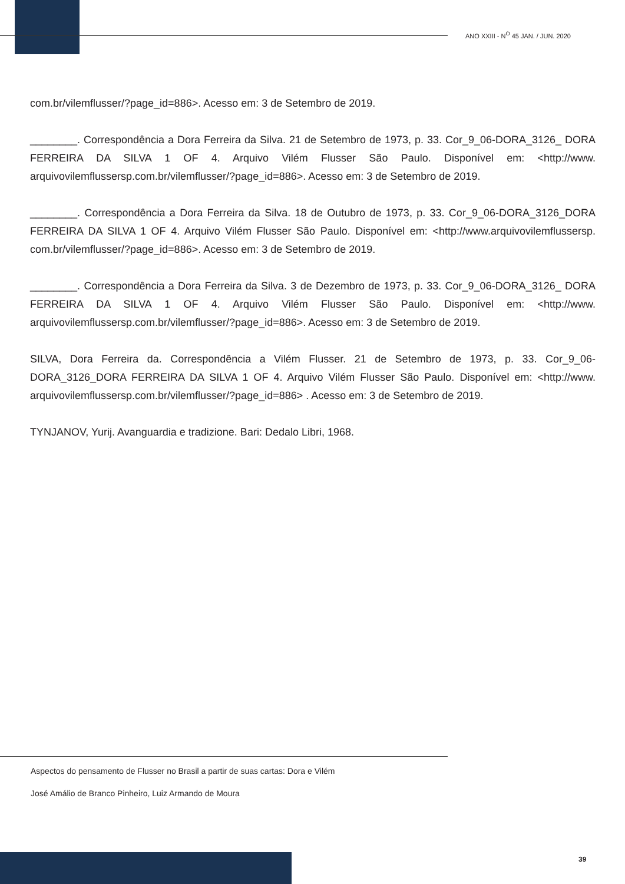ANO XXIII - N<sup>O</sup> 45 JAN. / JUN. 2020
com.br/vilemflusser/?page_id=886>. Acesso em: 3 de Setembro de 2019.
________. Correspondência a Dora Ferreira da Silva. 21 de Setembro de 1973, p. 33. Cor_9_06-DORA_3126_ DORA FERREIRA DA SILVA 1 OF 4. Arquivo Vilém Flusser São Paulo. Disponível em: <http://www. arquivovilemflussersp.com.br/vilemflusser/?page_id=886>. Acesso em: 3 de Setembro de 2019.
________. Correspondência a Dora Ferreira da Silva. 18 de Outubro de 1973, p. 33. Cor_9_06-DORA_3126_DORA FERREIRA DA SILVA 1 OF 4. Arquivo Vilém Flusser São Paulo. Disponível em: <http://www.arquivovilemflussersp. com.br/vilemflusser/?page_id=886>. Acesso em: 3 de Setembro de 2019.
________. Correspondência a Dora Ferreira da Silva. 3 de Dezembro de 1973, p. 33. Cor_9_06-DORA_3126_ DORA FERREIRA DA SILVA 1 OF 4. Arquivo Vilém Flusser São Paulo. Disponível em: <http://www. arquivovilemflussersp.com.br/vilemflusser/?page_id=886>. Acesso em: 3 de Setembro de 2019.
SILVA, Dora Ferreira da. Correspondência a Vilém Flusser. 21 de Setembro de 1973, p. 33. Cor_9_06-DORA_3126_DORA FERREIRA DA SILVA 1 OF 4. Arquivo Vilém Flusser São Paulo. Disponível em: <http://www. arquivovilemflussersp.com.br/vilemflusser/?page_id=886> . Acesso em: 3 de Setembro de 2019.
TYNJANOV, Yurij. Avanguardia e tradizione. Bari: Dedalo Libri, 1968.
Aspectos do pensamento de Flusser no Brasil a partir de suas cartas: Dora e Vilém
José Amálio de Branco Pinheiro, Luiz Armando de Moura
39